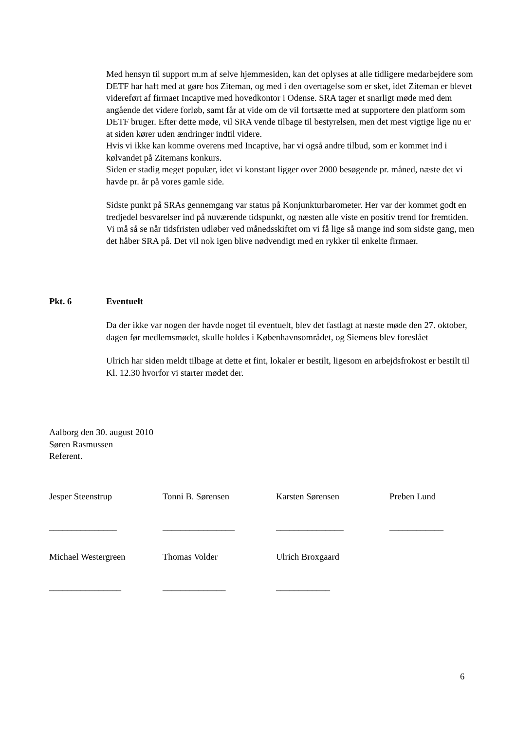Med hensyn til support m.m af selve hjemmesiden, kan det oplyses at alle tidligere medarbejdere som DETF har haft med at gøre hos Ziteman, og med i den overtagelse som er sket, idet Ziteman er blevet videreført af firmaet Incaptive med hovedkontor i Odense. SRA tager et snarligt møde med dem angående det videre forløb, samt får at vide om de vil fortsætte med at supportere den platform som DETF bruger. Efter dette møde, vil SRA vende tilbage til bestyrelsen, men det mest vigtige lige nu er at siden kører uden ændringer indtil videre.
Hvis vi ikke kan komme overens med Incaptive, har vi også andre tilbud, som er kommet ind i kølvandet på Zitemans konkurs.
Siden er stadig meget populær, idet vi konstant ligger over 2000 besøgende pr. måned, næste det vi havde pr. år på vores gamle side.
Sidste punkt på SRAs gennemgang var status på Konjunkturbarometer. Her var der kommet godt en tredjedel besvarelser ind på nuværende tidspunkt, og næsten alle viste en positiv trend for fremtiden.
Vi må så se når tidsfristen udløber ved månedsskiftet om vi få lige så mange ind som sidste gang, men det håber SRA på. Det vil nok igen blive nødvendigt med en rykker til enkelte firmaer.
Pkt. 6 Eventuelt
Da der ikke var nogen der havde noget til eventuelt, blev det fastlagt at næste møde den 27. oktober, dagen før medlemsmødet, skulle holdes i Københavnsområdet, og Siemens blev foreslået
Ulrich har siden meldt tilbage at dette et fint, lokaler er bestilt, ligesom en arbejdsfrokost er bestilt til Kl. 12.30 hvorfor vi starter mødet der.
Aalborg den 30. august 2010
Søren Rasmussen
Referent.
| Jesper Steenstrup | Tonni B. Sørensen | Karsten Sørensen | Preben Lund |
| _______________ | ________________ | _______________ | ____________ |
| Michael Westergreen | Thomas Volder | Ulrich Broxgaard | |
| ________________ | ______________ | ____________ | |
6